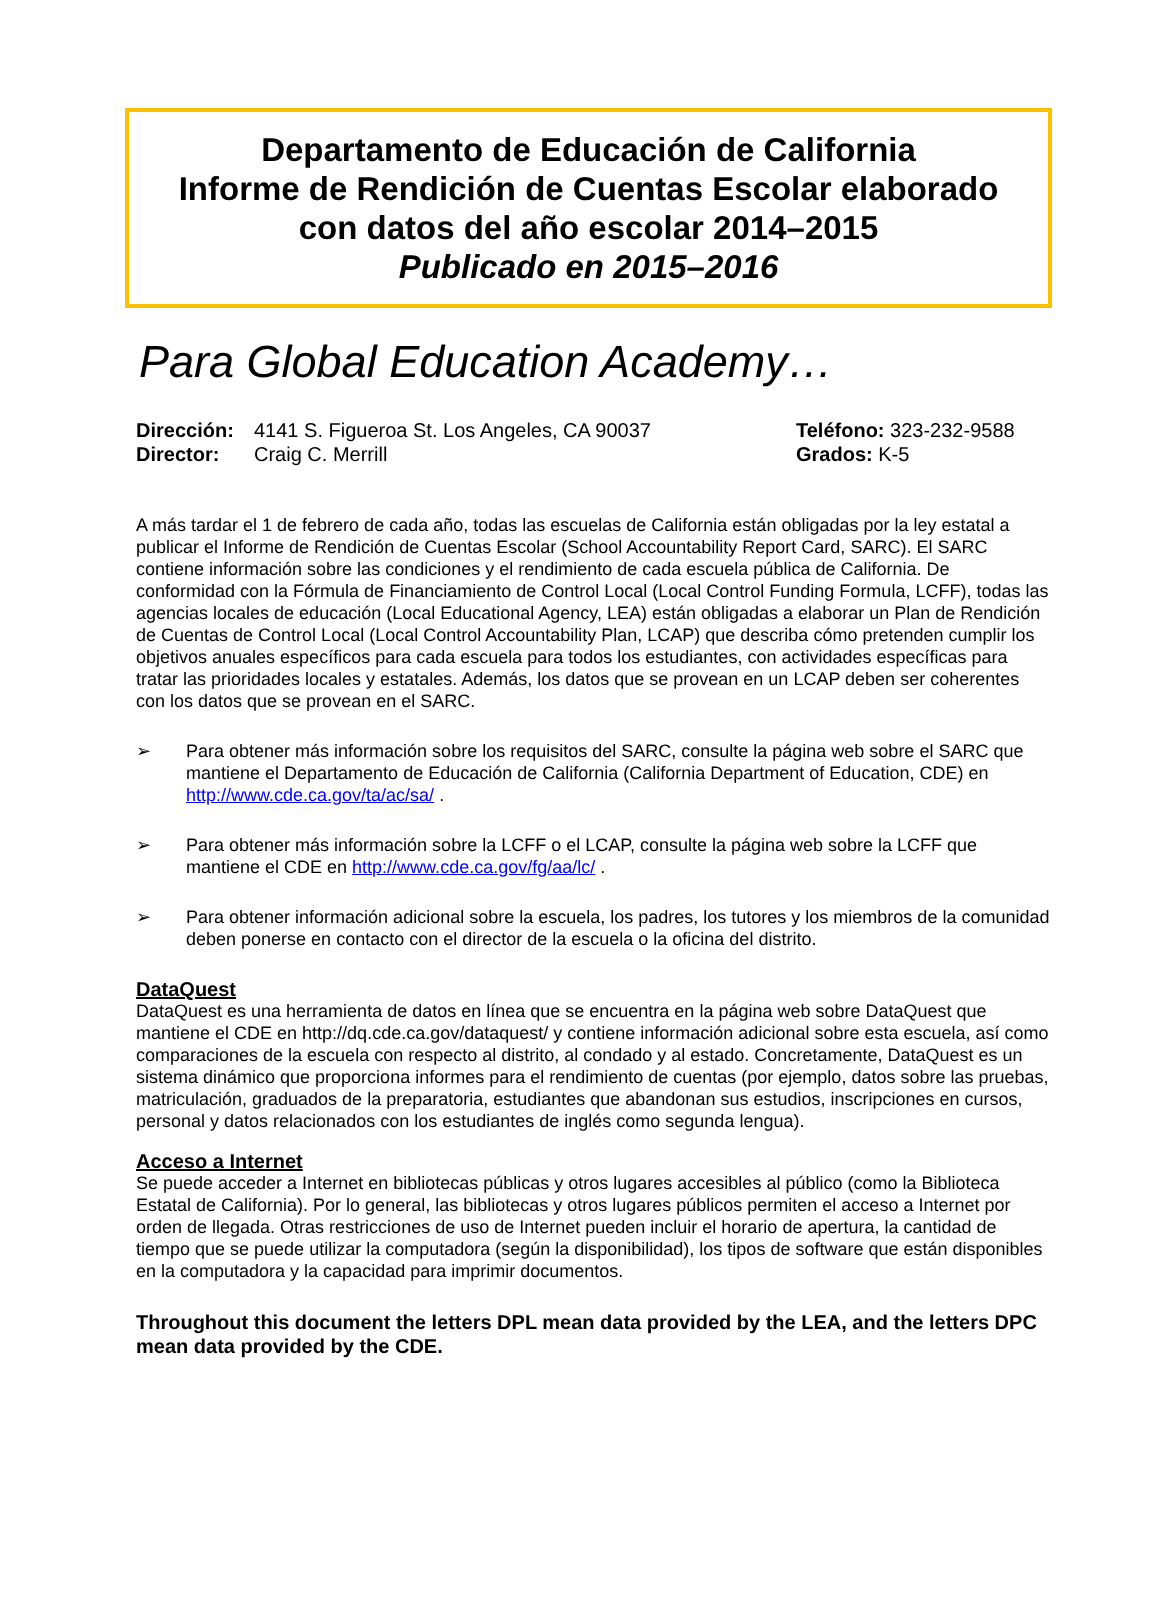Departamento de Educación de California
Informe de Rendición de Cuentas Escolar elaborado
con datos del año escolar 2014–2015
Publicado en 2015–2016
Para Global Education Academy…
Dirección: 4141 S. Figueroa St. Los Angeles, CA 90037
Director: Craig C. Merrill
Teléfono: 323-232-9588
Grados: K-5
A más tardar el 1 de febrero de cada año, todas las escuelas de California están obligadas por la ley estatal a publicar el Informe de Rendición de Cuentas Escolar (School Accountability Report Card, SARC). El SARC contiene información sobre las condiciones y el rendimiento de cada escuela pública de California. De conformidad con la Fórmula de Financiamiento de Control Local (Local Control Funding Formula, LCFF), todas las agencias locales de educación (Local Educational Agency, LEA) están obligadas a elaborar un Plan de Rendición de Cuentas de Control Local (Local Control Accountability Plan, LCAP) que describa cómo pretenden cumplir los objetivos anuales específicos para cada escuela para todos los estudiantes, con actividades específicas para tratar las prioridades locales y estatales. Además, los datos que se provean en un LCAP deben ser coherentes con los datos que se provean en el SARC.
➢ Para obtener más información sobre los requisitos del SARC, consulte la página web sobre el SARC que mantiene el Departamento de Educación de California (California Department of Education, CDE) en http://www.cde.ca.gov/ta/ac/sa/ .
➢ Para obtener más información sobre la LCFF o el LCAP, consulte la página web sobre la LCFF que mantiene el CDE en http://www.cde.ca.gov/fg/aa/lc/ .
➢ Para obtener información adicional sobre la escuela, los padres, los tutores y los miembros de la comunidad deben ponerse en contacto con el director de la escuela o la oficina del distrito.
DataQuest
DataQuest es una herramienta de datos en línea que se encuentra en la página web sobre DataQuest que mantiene el CDE en http://dq.cde.ca.gov/dataquest/ y contiene información adicional sobre esta escuela, así como comparaciones de la escuela con respecto al distrito, al condado y al estado. Concretamente, DataQuest es un sistema dinámico que proporciona informes para el rendimiento de cuentas (por ejemplo, datos sobre las pruebas, matriculación, graduados de la preparatoria, estudiantes que abandonan sus estudios, inscripciones en cursos, personal y datos relacionados con los estudiantes de inglés como segunda lengua).
Acceso a Internet
Se puede acceder a Internet en bibliotecas públicas y otros lugares accesibles al público (como la Biblioteca Estatal de California). Por lo general, las bibliotecas y otros lugares públicos permiten el acceso a Internet por orden de llegada. Otras restricciones de uso de Internet pueden incluir el horario de apertura, la cantidad de tiempo que se puede utilizar la computadora (según la disponibilidad), los tipos de software que están disponibles en la computadora y la capacidad para imprimir documentos.
Throughout this document the letters DPL mean data provided by the LEA, and the letters DPC mean data provided by the CDE.